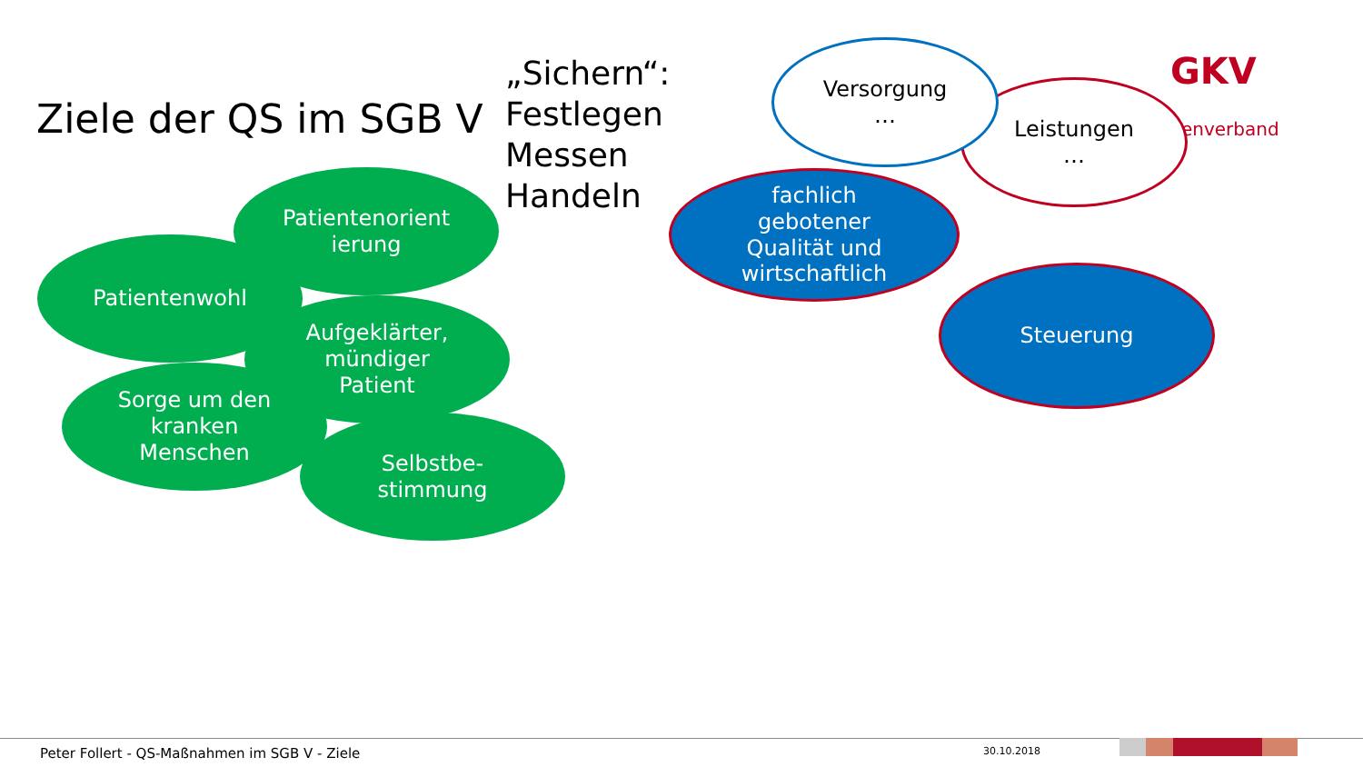Ziele der QS im SGB V
„Sichern“:
Festlegen
Messen
Handeln
GKV
enverband
Leistungen
…
Versorgung
…
fachlich
gebotener
Qualität und
wirtschaftlich
Steuerung
Patientenwohl
Patientenorient
ierung
Aufgeklärter,
mündiger
Patient
Sorge um den
kranken
Menschen
Selbstbe-
stimmung
Peter Follert - QS-Maßnahmen im SGB V - Ziele
30.10.2018